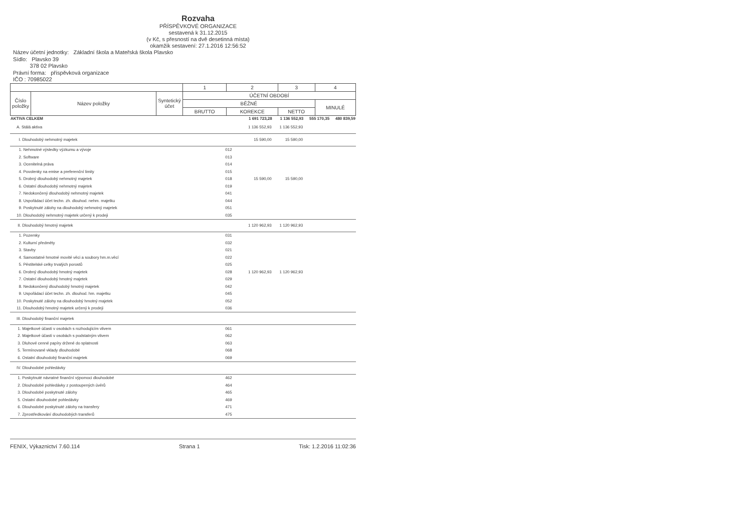Rozvaha
PŘÍSPĚVKOVÉ ORGANIZACE
sestavená k 31.12.2015
(v Kč, s přesností na dvě desetinná místa)
okamžik sestavení: 27.1.2016 12:56:52
Název účetní jednotky: Základní škola a Mateřská škola Plavsko
Sídlo: Plavsko 39
378 02 Plavsko
Právní forma: příspěvková organizace
IČO : 70985022
| | | | 1 | 2 | 3 | 4 |
| Číslo položky | Název položky | Syntetický účet | ÚČETNÍ OBDOBÍ | | | |
| | | | BĚŽNÉ | | | MINULÉ |
| | | | BRUTTO | KOREKCE | NETTO | |
| AKTIVA CELKEM | | 1 691 723,28 | 1 136 552,93 | 555 170,35 | 480 839,59 |
| --- | --- | --- | --- | --- | --- |
| A. Stálá aktiva | | 1 136 552,93 | 1 136 552,93 | | |
| I. Dlouhodobý nehmotný majetek | | 15 590,00 | 15 590,00 | | |
| 1. Nehmotné výsledky výzkumu a vývoje | 012 | | | | |
| 2. Software | 013 | | | | |
| 3. Ocenitelná práva | 014 | | | | |
| 4. Povolenky na emise a preferenční limity | 015 | | | | |
| 5. Drobný dlouhodobý nehmotný majetek | 018 | 15 590,00 | 15 590,00 | | |
| 6. Ostatní dlouhodobý nehmotný majetek | 019 | | | | |
| 7. Nedokončený dlouhodobý nehmotný majetek | 041 | | | | |
| 8. Uspořádací účet techn. zh. dlouhod. nehm. majetku | 044 | | | | |
| 9. Poskytnuté zálohy na dlouhodobý nehmotný majetek | 051 | | | | |
| 10. Dlouhodobý nehmotný majetek určený k prodeji | 035 | | | | |
| II. Dlouhodobý hmotný majetek | | 1 120 962,93 | 1 120 962,93 | | |
| 1. Pozemky | 031 | | | | |
| 2. Kulturní předměty | 032 | | | | |
| 3. Stavby | 021 | | | | |
| 4. Samostatné hmotné movité věci a soubory hm.m.věcí | 022 | | | | |
| 5. Pěstitelské celky trvalých porostů | 025 | | | | |
| 6. Drobný dlouhodobý hmotný majetek | 028 | 1 120 962,93 | 1 120 962,93 | | |
| 7. Ostatní dlouhodobý hmotný majetek | 029 | | | | |
| 8. Nedokončený dlouhodobý hmotný majetek | 042 | | | | |
| 9. Uspořádací účet techn. zh. dlouhod. hm. majetku | 045 | | | | |
| 10. Poskytnuté zálohy na dlouhodobý hmotný majetek | 052 | | | | |
| 11. Dlouhodobý hmotný majetek určený k prodeji | 036 | | | | |
| III. Dlouhodobý finanční majetek | | | | | |
| 1. Majetkové účasti v osobách s rozhodujícím vlivem | 061 | | | | |
| 2. Majetkové účasti v osobách s podstatným vlivem | 062 | | | | |
| 3. Dluhové cenné papíry držené do splatnosti | 063 | | | | |
| 5. Termínované vklady dlouhodobé | 068 | | | | |
| 6. Ostatní dlouhodobý finanční majetek | 069 | | | | |
| IV. Dlouhodobé pohledávky | | | | | |
| 1. Poskytnuté návratné finanční výpomoci dlouhodobé | 462 | | | | |
| 2. Dlouhodobé pohledávky z postoupených úvěrů | 464 | | | | |
| 3. Dlouhodobé poskytnuté zálohy | 465 | | | | |
| 5. Ostatní dlouhodobé pohledávky | 469 | | | | |
| 6. Dlouhodobé poskytnuté zálohy na transfery | 471 | | | | |
| 7. Zprostředkování dlouhodobých transferů | 475 | | | | |
FENIX, Výkaznictví 7.60.114 Strana 1 Tisk: 1.2.2016 11:02:36